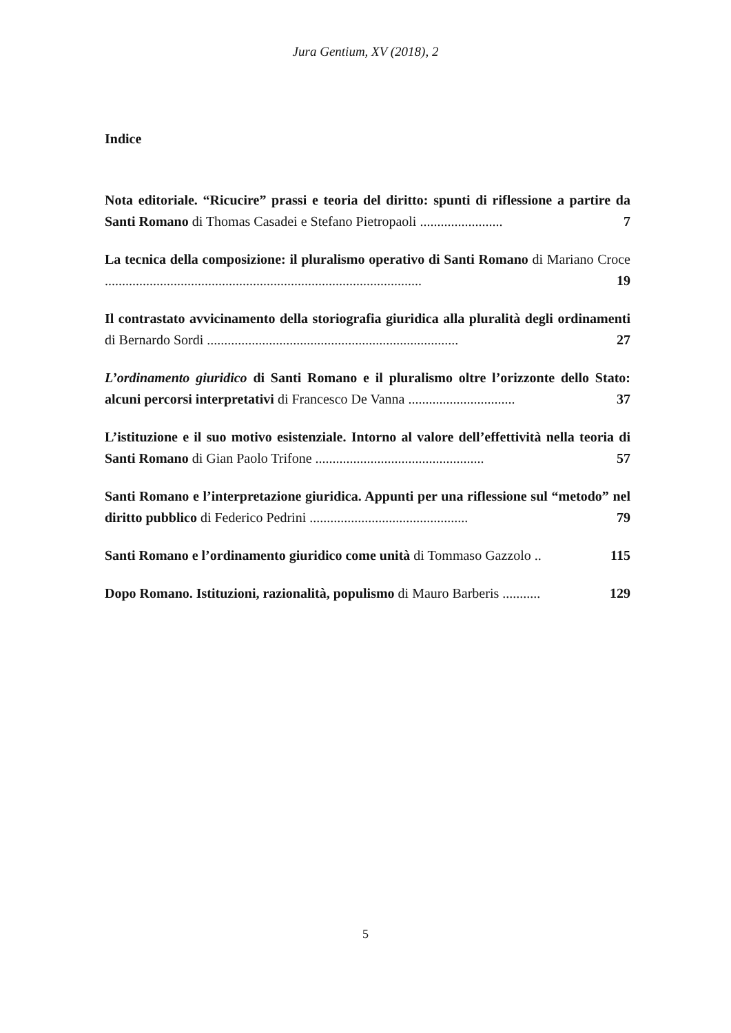Jura Gentium, XV (2018), 2
Indice
Nota editoriale. “Ricucire” prassi e teoria del diritto: spunti di riflessione a partire da Santi Romano di Thomas Casadei e Stefano Pietropaoli ........................ 7
La tecnica della composizione: il pluralismo operativo di Santi Romano di Mariano Croce ............................................................................................ 19
Il contrastato avvicinamento della storiografia giuridica alla pluralità degli ordinamenti di Bernardo Sordi ......................................................................... 27
L’ordinamento giuridico di Santi Romano e il pluralismo oltre l’orizzonte dello Stato: alcuni percorsi interpretativi di Francesco De Vanna ............................... 37
L’istituzione e il suo motivo esistenziale. Intorno al valore dell’effettività nella teoria di Santi Romano di Gian Paolo Trifone ................................................. 57
Santi Romano e l’interpretazione giuridica. Appunti per una riflessione sul “metodo” nel diritto pubblico di Federico Pedrini .............................................. 79
Santi Romano e l’ordinamento giuridico come unità di Tommaso Gazzolo .. 115
Dopo Romano. Istituzioni, razionalità, populismo di Mauro Barberis ........... 129
5